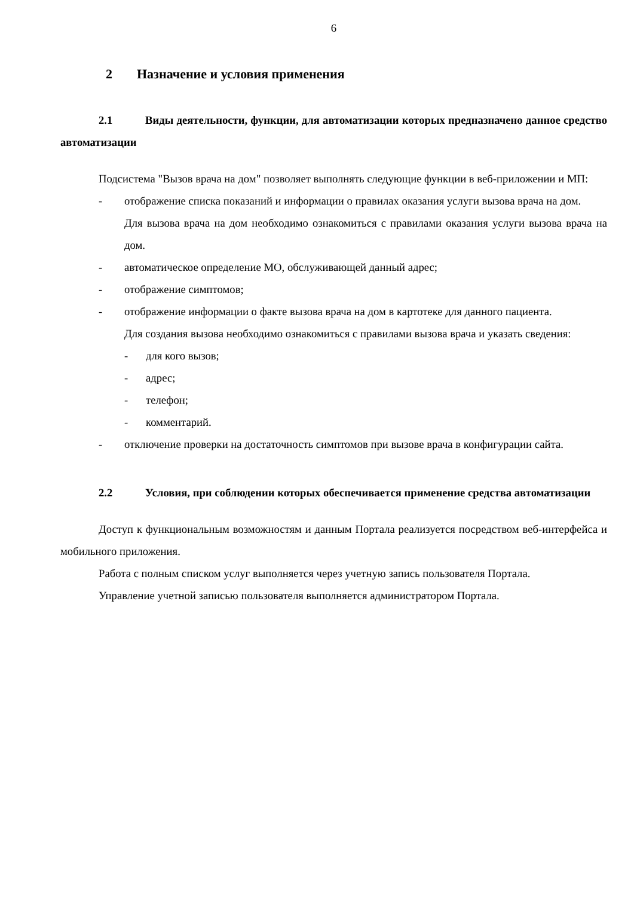6
2 Назначение и условия применения
2.1 Виды деятельности, функции, для автоматизации которых предназначено данное средство автоматизации
Подсистема "Вызов врача на дом" позволяет выполнять следующие функции в веб-приложении и МП:
- отображение списка показаний и информации о правилах оказания услуги вызова врача на дом.
Для вызова врача на дом необходимо ознакомиться с правилами оказания услуги вызова врача на дом.
- автоматическое определение МО, обслуживающей данный адрес;
- отображение симптомов;
- отображение информации о факте вызова врача на дом в картотеке для данного пациента.
Для создания вызова необходимо ознакомиться с правилами вызова врача и указать сведения:
- для кого вызов;
- адрес;
- телефон;
- комментарий.
- отключение проверки на достаточность симптомов при вызове врача в конфигурации сайта.
2.2 Условия, при соблюдении которых обеспечивается применение средства автоматизации
Доступ к функциональным возможностям и данным Портала реализуется посредством веб-интерфейса и мобильного приложения.
Работа с полным списком услуг выполняется через учетную запись пользователя Портала.
Управление учетной записью пользователя выполняется администратором Портала.